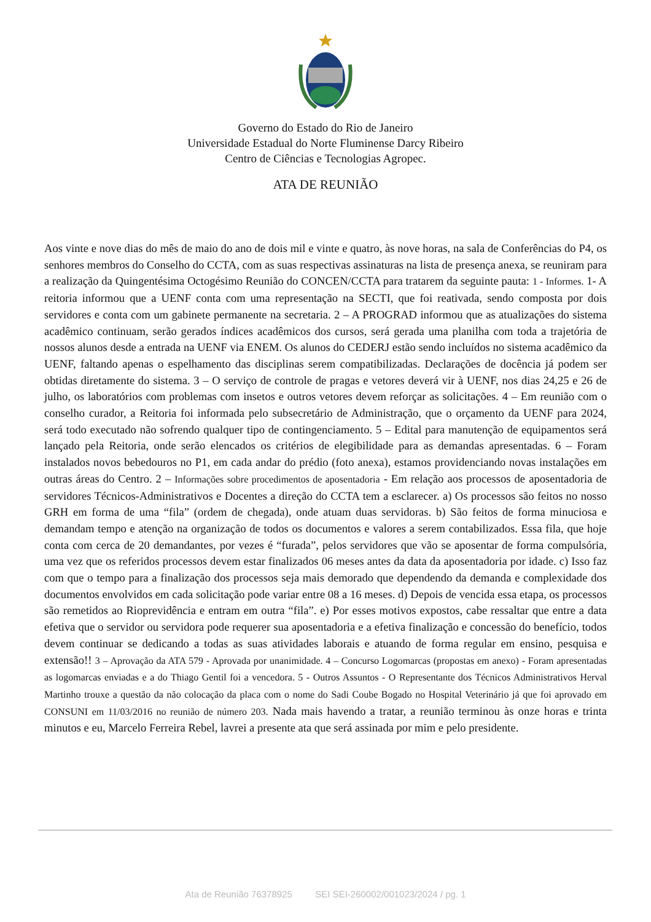Governo do Estado do Rio de Janeiro
Universidade Estadual do Norte Fluminense Darcy Ribeiro
Centro de Ciências e Tecnologias Agropec.
ATA DE REUNIÃO
Aos vinte e nove dias do mês de maio do ano de dois mil e vinte e quatro, às nove horas, na sala de Conferências do P4, os senhores membros do Conselho do CCTA, com as suas respectivas assinaturas na lista de presença anexa, se reuniram para a realização da Quingentésima Octogésimo Reunião do CONCEN/CCTA para tratarem da seguinte pauta: 1 - Informes. 1- A reitoria informou que a UENF conta com uma representação na SECTI, que foi reativada, sendo composta por dois servidores e conta com um gabinete permanente na secretaria. 2 – A PROGRAD informou que as atualizações do sistema acadêmico continuam, serão gerados índices acadêmicos dos cursos, será gerada uma planilha com toda a trajetória de nossos alunos desde a entrada na UENF via ENEM. Os alunos do CEDERJ estão sendo incluídos no sistema acadêmico da UENF, faltando apenas o espelhamento das disciplinas serem compatibilizadas. Declarações de docência já podem ser obtidas diretamente do sistema. 3 – O serviço de controle de pragas e vetores deverá vir à UENF, nos dias 24,25 e 26 de julho, os laboratórios com problemas com insetos e outros vetores devem reforçar as solicitações. 4 – Em reunião com o conselho curador, a Reitoria foi informada pelo subsecretário de Administração, que o orçamento da UENF para 2024, será todo executado não sofrendo qualquer tipo de contingenciamento. 5 – Edital para manutenção de equipamentos será lançado pela Reitoria, onde serão elencados os critérios de elegibilidade para as demandas apresentadas. 6 – Foram instalados novos bebedouros no P1, em cada andar do prédio (foto anexa), estamos providenciando novas instalações em outras áreas do Centro. 2 – Informações sobre procedimentos de aposentadoria - Em relação aos processos de aposentadoria de servidores Técnicos-Administrativos e Docentes a direção do CCTA tem a esclarecer. a) Os processos são feitos no nosso GRH em forma de uma “fila” (ordem de chegada), onde atuam duas servidoras. b) São feitos de forma minuciosa e demandam tempo e atenção na organização de todos os documentos e valores a serem contabilizados. Essa fila, que hoje conta com cerca de 20 demandantes, por vezes é “furada”, pelos servidores que vão se aposentar de forma compulsória, uma vez que os referidos processos devem estar finalizados 06 meses antes da data da aposentadoria por idade. c) Isso faz com que o tempo para a finalização dos processos seja mais demorado que dependendo da demanda e complexidade dos documentos envolvidos em cada solicitação pode variar entre 08 a 16 meses. d) Depois de vencida essa etapa, os processos são remetidos ao Rioprevidência e entram em outra “fila”. e) Por esses motivos expostos, cabe ressaltar que entre a data efetiva que o servidor ou servidora pode requerer sua aposentadoria e a efetiva finalização e concessão do benefício, todos devem continuar se dedicando a todas as suas atividades laborais e atuando de forma regular em ensino, pesquisa e extensão!! 3 – Aprovação da ATA 579 - Aprovada por unanimidade. 4 – Concurso Logomarcas (propostas em anexo) - Foram apresentadas as logomarcas enviadas e a do Thiago Gentil foi a vencedora. 5 - Outros Assuntos - O Representante dos Técnicos Administrativos Herval Martinho trouxe a questão da não colocação da placa com o nome do Sadi Coube Bogado no Hospital Veterinário já que foi aprovado em CONSUNI em 11/03/2016 no reunião de número 203. Nada mais havendo a tratar, a reunião terminou às onze horas e trinta minutos e eu, Marcelo Ferreira Rebel, lavrei a presente ata que será assinada por mim e pelo presidente.
Ata de Reunião 76378925 SEI SEI-260002/001023/2024 / pg. 1